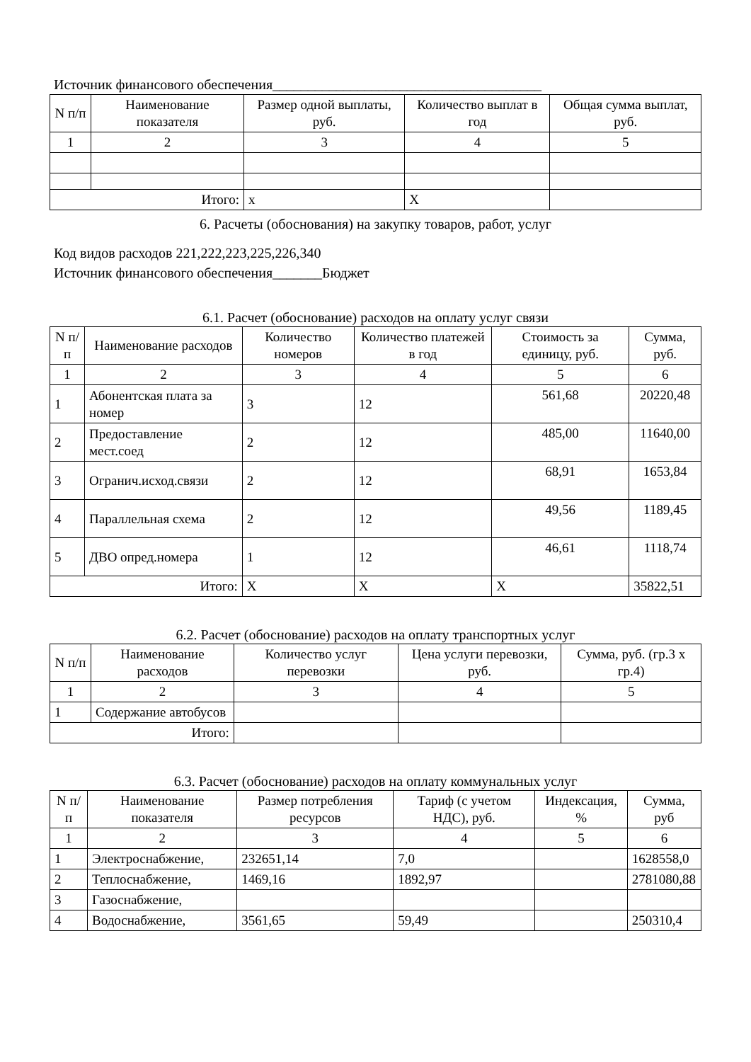Источник финансового обеспечения______________________________________
| N п/п | Наименование показателя | Размер одной выплаты, руб. | Количество выплат в год | Общая сумма выплат, руб. |
| --- | --- | --- | --- | --- |
| 1 | 2 | 3 | 4 | 5 |
| Итого: | | x | X | |
6. Расчеты (обоснования) на закупку товаров, работ, услуг
Код видов расходов 221,222,223,225,226,340
Источник финансового обеспечения_______Бюджет
6.1. Расчет (обоснование) расходов на оплату услуг связи
| N п/п | Наименование расходов | Количество номеров | Количество платежей в год | Стоимость за единицу, руб. | Сумма, руб. |
| --- | --- | --- | --- | --- | --- |
| 1 | 2 | 3 | 4 | 5 | 6 |
| 1 | Абонентская плата за номер | 3 | 12 | 561,68 | 20220,48 |
| 2 | Предоставление мест.соед | 2 | 12 | 485,00 | 11640,00 |
| 3 | Огранич.исход.связи | 2 | 12 | 68,91 | 1653,84 |
| 4 | Параллельная схема | 2 | 12 | 49,56 | 1189,45 |
| 5 | ДВО опред.номера | 1 | 12 | 46,61 | 1118,74 |
| Итого: | | X | X | X | 35822,51 |
6.2. Расчет (обоснование) расходов на оплату транспортных услуг
| N п/п | Наименование расходов | Количество услуг перевозки | Цена услуги перевозки, руб. | Сумма, руб. (гр.3 x гр.4) |
| --- | --- | --- | --- | --- |
| 1 | 2 | 3 | 4 | 5 |
| 1 | Содержание автобусов | | | |
| Итого: | | | | |
6.3. Расчет (обоснование) расходов на оплату коммунальных услуг
| N п/п | Наименование показателя | Размер потребления ресурсов | Тариф (с учетом НДС), руб. | Индексация, % | Сумма, руб |
| --- | --- | --- | --- | --- | --- |
| 1 | 2 | 3 | 4 | 5 | 6 |
| 1 | Электроснабжение, | 232651,14 | 7,0 | | 1628558,0 |
| 2 | Теплоснабжение, | 1469,16 | 1892,97 | | 2781080,88 |
| 3 | Газоснабжение, | | | | |
| 4 | Водоснабжение, | 3561,65 | 59,49 | | 250310,4 |